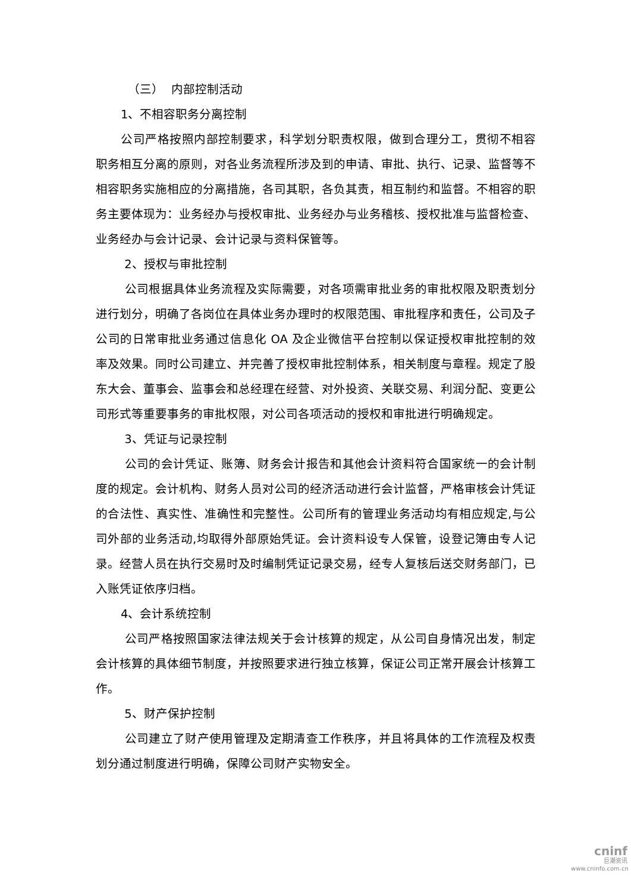（三） 内部控制活动
1、不相容职务分离控制
公司严格按照内部控制要求，科学划分职责权限，做到合理分工，贯彻不相容职务相互分离的原则，对各业务流程所涉及到的申请、审批、执行、记录、监督等不相容职务实施相应的分离措施，各司其职，各负其责，相互制约和监督。不相容的职务主要体现为：业务经办与授权审批、业务经办与业务稽核、授权批准与监督检查、业务经办与会计记录、会计记录与资料保管等。
2、授权与审批控制
公司根据具体业务流程及实际需要，对各项需审批业务的审批权限及职责划分进行划分，明确了各岗位在具体业务办理时的权限范围、审批程序和责任，公司及子公司的日常审批业务通过信息化 OA 及企业微信平台控制以保证授权审批控制的效率及效果。同时公司建立、并完善了授权审批控制体系，相关制度与章程。规定了股东大会、董事会、监事会和总经理在经营、对外投资、关联交易、利润分配、变更公司形式等重要事务的审批权限，对公司各项活动的授权和审批进行明确规定。
3、凭证与记录控制
公司的会计凭证、账簿、财务会计报告和其他会计资料符合国家统一的会计制度的规定。会计机构、财务人员对公司的经济活动进行会计监督，严格审核会计凭证的合法性、真实性、准确性和完整性。公司所有的管理业务活动均有相应规定,与公司外部的业务活动,均取得外部原始凭证。会计资料设专人保管，设登记簿由专人记录。经营人员在执行交易时及时编制凭证记录交易，经专人复核后送交财务部门，已入账凭证依序归档。
4、会计系统控制
公司严格按照国家法律法规关于会计核算的规定，从公司自身情况出发，制定会计核算的具体细节制度，并按照要求进行独立核算，保证公司正常开展会计核算工作。
5、财产保护控制
公司建立了财产使用管理及定期清查工作秩序，并且将具体的工作流程及权责划分通过制度进行明确，保障公司财产实物安全。
cninf
巨潮资讯
www.cninfo.com.cn